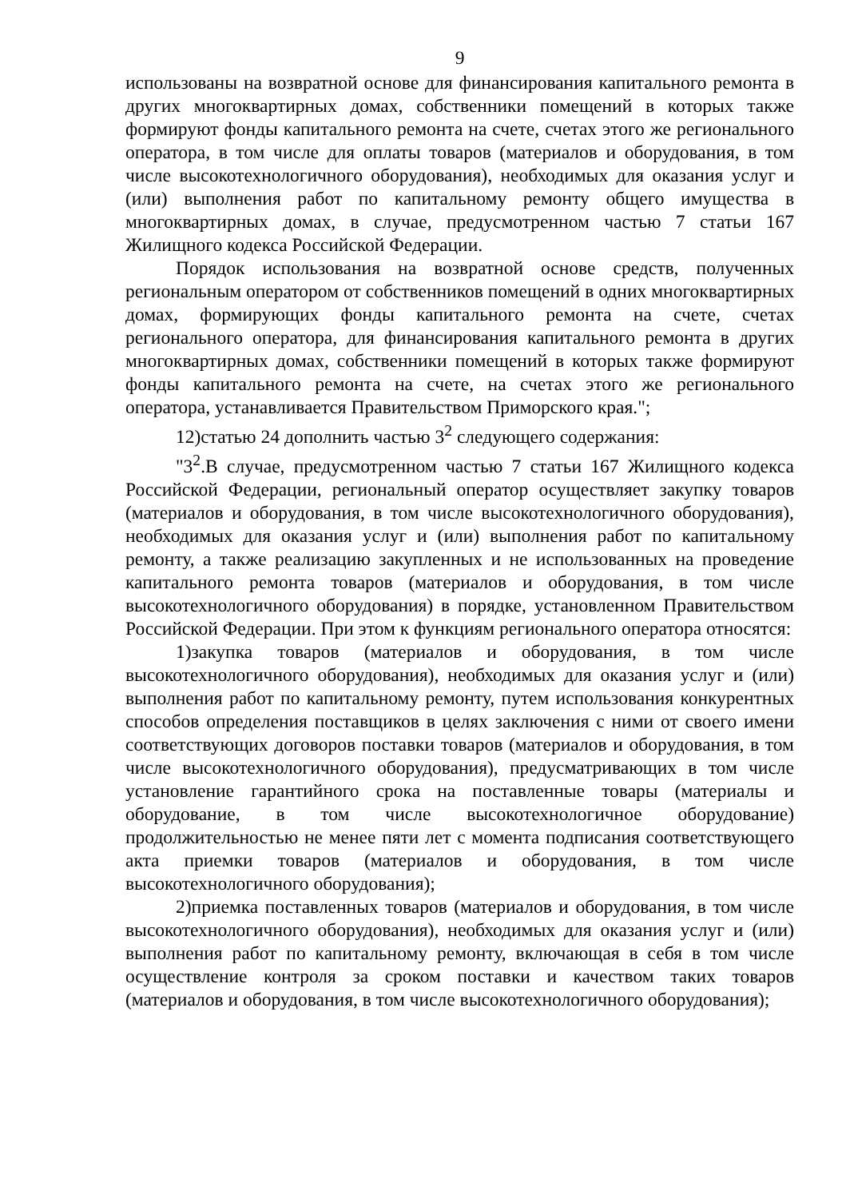9
использованы на возвратной основе для финансирования капитального ремонта в других многоквартирных домах, собственники помещений в которых также формируют фонды капитального ремонта на счете, счетах этого же регионального оператора, в том числе для оплаты товаров (материалов и оборудования, в том числе высокотехнологичного оборудования), необходимых для оказания услуг и (или) выполнения работ по капитальному ремонту общего имущества в многоквартирных домах, в случае, предусмотренном частью 7 статьи 167 Жилищного кодекса Российской Федерации.
Порядок использования на возвратной основе средств, полученных региональным оператором от собственников помещений в одних многоквартирных домах, формирующих фонды капитального ремонта на счете, счетах регионального оператора, для финансирования капитального ремонта в других многоквартирных домах, собственники помещений в которых также формируют фонды капитального ремонта на счете, на счетах этого же регионального оператора, устанавливается Правительством Приморского края.";
12)статью 24 дополнить частью 3<sup>2</sup> следующего содержания:
"3<sup>2</sup>.В случае, предусмотренном частью 7 статьи 167 Жилищного кодекса Российской Федерации, региональный оператор осуществляет закупку товаров (материалов и оборудования, в том числе высокотехнологичного оборудования), необходимых для оказания услуг и (или) выполнения работ по капитальному ремонту, а также реализацию закупленных и не использованных на проведение капитального ремонта товаров (материалов и оборудования, в том числе высокотехнологичного оборудования) в порядке, установленном Правительством Российской Федерации. При этом к функциям регионального оператора относятся:
1)закупка товаров (материалов и оборудования, в том числе высокотехнологичного оборудования), необходимых для оказания услуг и (или) выполнения работ по капитальному ремонту, путем использования конкурентных способов определения поставщиков в целях заключения с ними от своего имени соответствующих договоров поставки товаров (материалов и оборудования, в том числе высокотехнологичного оборудования), предусматривающих в том числе установление гарантийного срока на поставленные товары (материалы и оборудование, в том числе высокотехнологичное оборудование) продолжительностью не менее пяти лет с момента подписания соответствующего акта приемки товаров (материалов и оборудования, в том числе высокотехнологичного оборудования);
2)приемка поставленных товаров (материалов и оборудования, в том числе высокотехнологичного оборудования), необходимых для оказания услуг и (или) выполнения работ по капитальному ремонту, включающая в себя в том числе осуществление контроля за сроком поставки и качеством таких товаров (материалов и оборудования, в том числе высокотехнологичного оборудования);